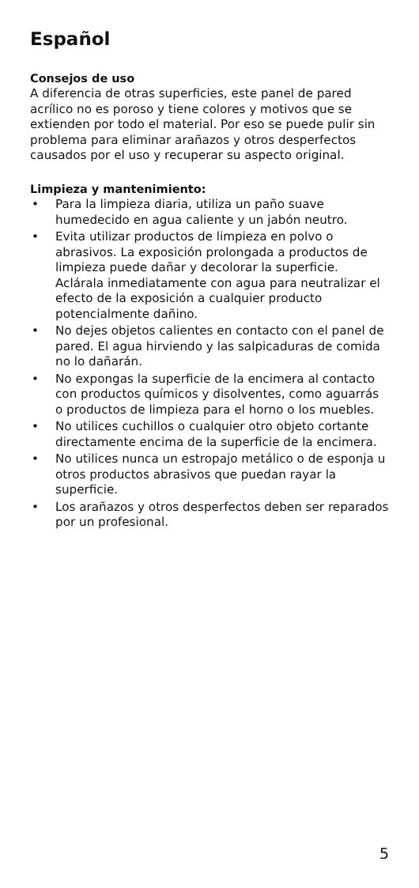Español
Consejos de uso
A diferencia de otras superficies, este panel de pared acrílico no es poroso y tiene colores y motivos que se extienden por todo el material. Por eso se puede pulir sin problema para eliminar arañazos y otros desperfectos causados por el uso y recuperar su aspecto original.
Limpieza y mantenimiento:
• Para la limpieza diaria, utiliza un paño suave humedecido en agua caliente y un jabón neutro.
• Evita utilizar productos de limpieza en polvo o abrasivos. La exposición prolongada a productos de limpieza puede dañar y decolorar la superficie. Aclárala inmediatamente con agua para neutralizar el efecto de la exposición a cualquier producto potencialmente dañino.
• No dejes objetos calientes en contacto con el panel de pared. El agua hirviendo y las salpicaduras de comida no lo dañarán.
• No expongas la superficie de la encimera al contacto con productos químicos y disolventes, como aguarrás o productos de limpieza para el horno o los muebles.
• No utilices cuchillos o cualquier otro objeto cortante directamente encima de la superficie de la encimera.
• No utilices nunca un estropajo metálico o de esponja u otros productos abrasivos que puedan rayar la superficie.
• Los arañazos y otros desperfectos deben ser reparados por un profesional.
5